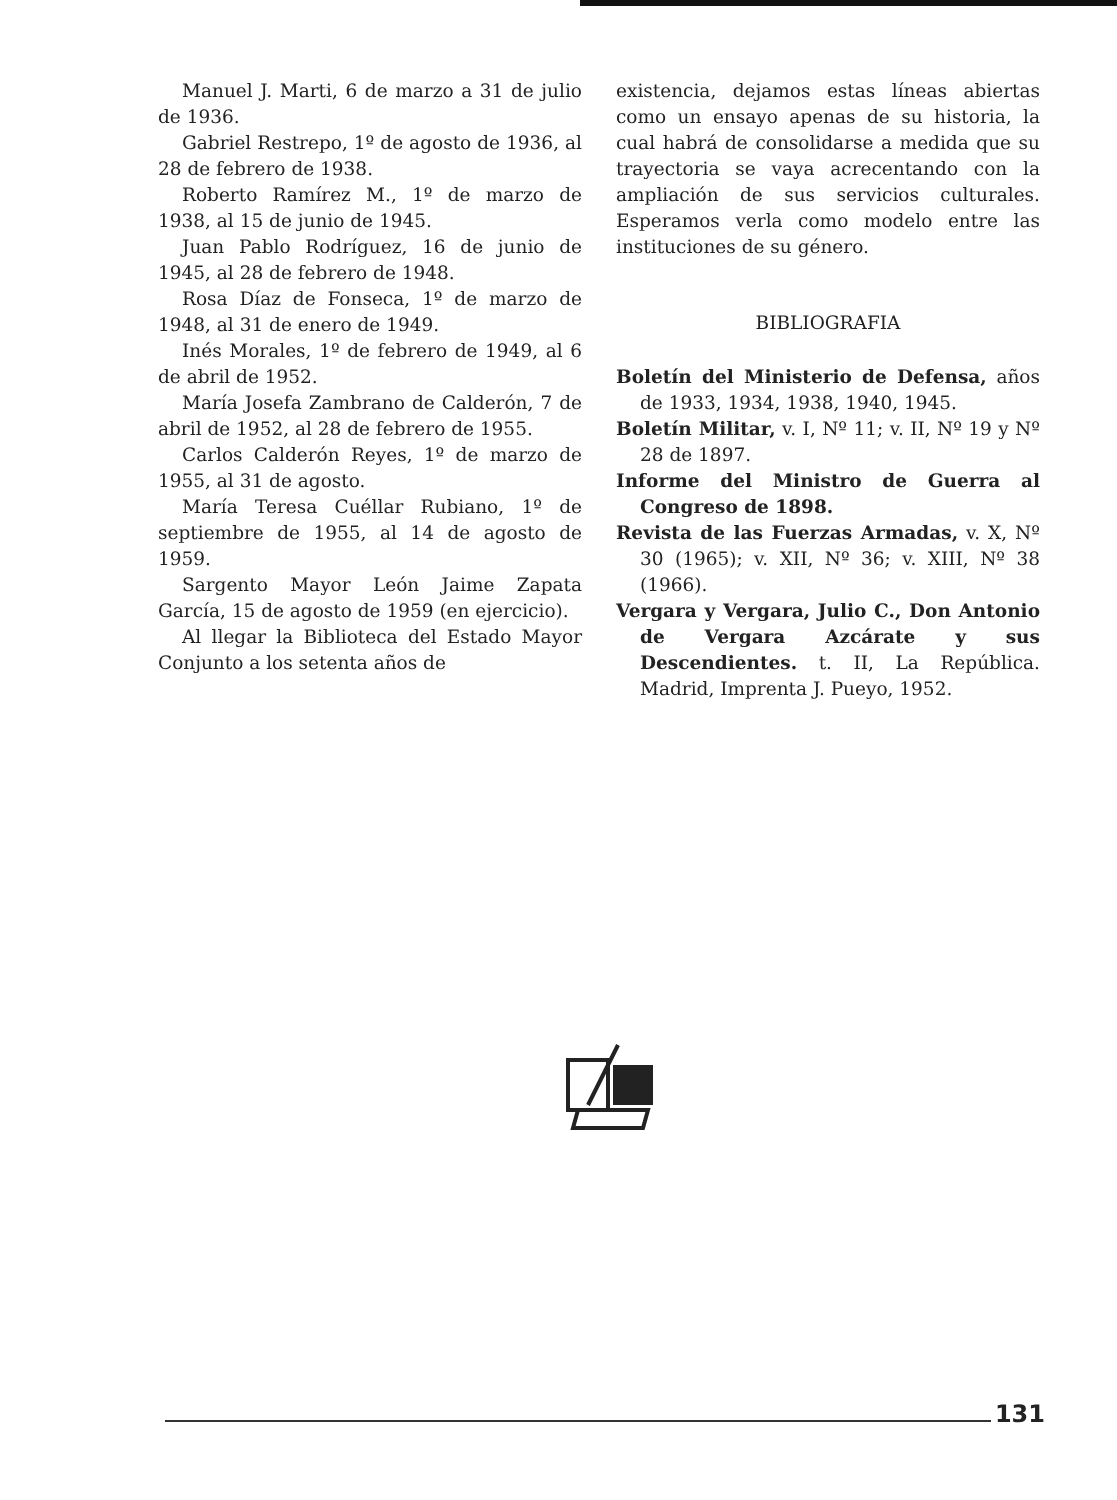Manuel J. Marti, 6 de marzo a 31 de julio de 1936.
Gabriel Restrepo, 1º de agosto de 1936, al 28 de febrero de 1938.
Roberto Ramírez M., 1º de marzo de 1938, al 15 de junio de 1945.
Juan Pablo Rodríguez, 16 de junio de 1945, al 28 de febrero de 1948.
Rosa Díaz de Fonseca, 1º de marzo de 1948, al 31 de enero de 1949.
Inés Morales, 1º de febrero de 1949, al 6 de abril de 1952.
María Josefa Zambrano de Calderón, 7 de abril de 1952, al 28 de febrero de 1955.
Carlos Calderón Reyes, 1º de marzo de 1955, al 31 de agosto.
María Teresa Cuéllar Rubiano, 1º de septiembre de 1955, al 14 de agosto de 1959.
Sargento Mayor León Jaime Zapata García, 15 de agosto de 1959 (en ejercicio).
Al llegar la Biblioteca del Estado Mayor Conjunto a los setenta años de
existencia, dejamos estas líneas abiertas como un ensayo apenas de su historia, la cual habrá de consolidarse a medida que su trayectoria se vaya acrecentando con la ampliación de sus servicios culturales. Esperamos verla como modelo entre las instituciones de su género.
BIBLIOGRAFIA
Boletín del Ministerio de Defensa, años de 1933, 1934, 1938, 1940, 1945.
Boletín Militar, v. I, Nº 11; v. II, Nº 19 y Nº 28 de 1897.
Informe del Ministro de Guerra al Congreso de 1898.
Revista de las Fuerzas Armadas, v. X, Nº 30 (1965); v. XII, Nº 36; v. XIII, Nº 38 (1966).
Vergara y Vergara, Julio C., Don Antonio de Vergara Azcárate y sus Descendientes. t. II, La República. Madrid, Imprenta J. Pueyo, 1952.
131